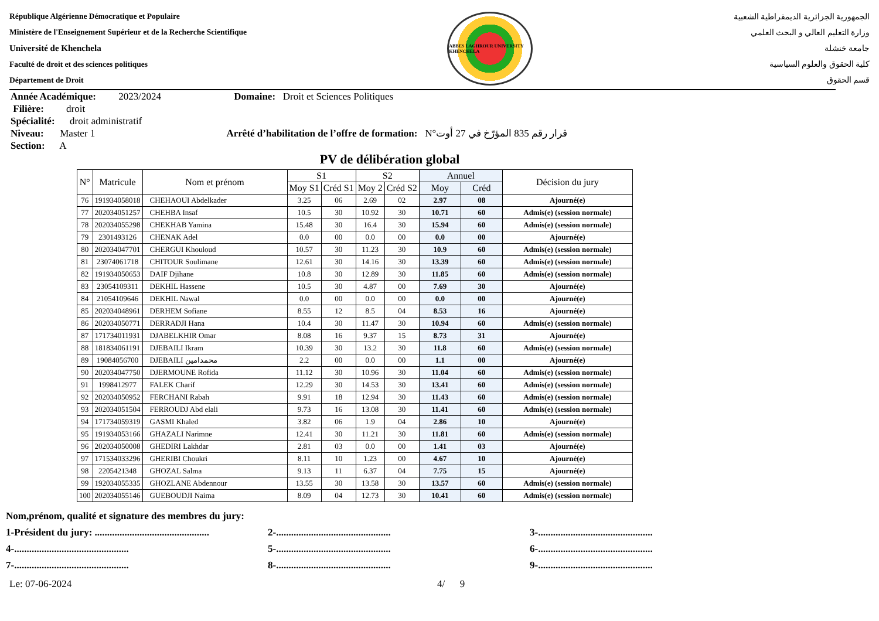République Algérienne Démocratique et Populaire
Ministère de l'Enseignement Supérieur et de la Recherche Scientifique
Université de Khenchela
Faculté de droit et des sciences politiques
Département de Droit
ABBES LAGHROUR UNIVERSITY KHENCHELA
الجمهورية الجزائرية الديمقراطية الشعبية
وزارة التعليم العالي و البحث العلمي
جامعة خنشلة
كلية الحقوق والعلوم السياسية
قسم الحقوق
Année Académique: 2023/2024 Domaine: Droit et Sciences Politiques
Filière: droit
Spécialité: droit administratif
Niveau: Master 1 Arrêté d’habilitation de l’offre de formation: N°قرار رقم 835 المؤرّخ في 27 أوت
Section: A
PV de délibération global
| N° | Matricule | Nom et prénom | S1 | | S2 | | Annuel | | Décision du jury |
| --- | --- | --- | --- | --- | --- | --- | --- | --- | --- |
| | | | Moy S1 | Créd S1 | Moy 2 | Créd S2 | Moy | Créd | |
| 76 | 191934058018 | CHEHAOUI Abdelkader | 3.25 | 06 | 2.69 | 02 | 2.97 | 08 | Ajourné(e) |
| 77 | 202034051257 | CHEHBA Insaf | 10.5 | 30 | 10.92 | 30 | 10.71 | 60 | Admis(e) (session normale) |
| 78 | 202034055298 | CHEKHAB Yamina | 15.48 | 30 | 16.4 | 30 | 15.94 | 60 | Admis(e) (session normale) |
| 79 | 2301493126 | CHENAK Adel | 0.0 | 00 | 0.0 | 00 | 0.0 | 00 | Ajourné(e) |
| 80 | 202034047701 | CHERGUI Khouloud | 10.57 | 30 | 11.23 | 30 | 10.9 | 60 | Admis(e) (session normale) |
| 81 | 23074061718 | CHITOUR Soulimane | 12.61 | 30 | 14.16 | 30 | 13.39 | 60 | Admis(e) (session normale) |
| 82 | 191934050653 | DAIF Djihane | 10.8 | 30 | 12.89 | 30 | 11.85 | 60 | Admis(e) (session normale) |
| 83 | 23054109311 | DEKHIL Hassene | 10.5 | 30 | 4.87 | 00 | 7.69 | 30 | Ajourné(e) |
| 84 | 21054109646 | DEKHIL Nawal | 0.0 | 00 | 0.0 | 00 | 0.0 | 00 | Ajourné(e) |
| 85 | 202034048961 | DERHEM Sofiane | 8.55 | 12 | 8.5 | 04 | 8.53 | 16 | Ajourné(e) |
| 86 | 202034050771 | DERRADJI Hana | 10.4 | 30 | 11.47 | 30 | 10.94 | 60 | Admis(e) (session normale) |
| 87 | 171734011931 | DJABELKHIR Omar | 8.08 | 16 | 9.37 | 15 | 8.73 | 31 | Ajourné(e) |
| 88 | 181834061191 | DJEBAILI Ikram | 10.39 | 30 | 13.2 | 30 | 11.8 | 60 | Admis(e) (session normale) |
| 89 | 19084056700 | DJEBAILI محمدامين | 2.2 | 00 | 0.0 | 00 | 1.1 | 00 | Ajourné(e) |
| 90 | 202034047750 | DJERMOUNE Rofida | 11.12 | 30 | 10.96 | 30 | 11.04 | 60 | Admis(e) (session normale) |
| 91 | 1998412977 | FALEK Charif | 12.29 | 30 | 14.53 | 30 | 13.41 | 60 | Admis(e) (session normale) |
| 92 | 202034050952 | FERCHANI Rabah | 9.91 | 18 | 12.94 | 30 | 11.43 | 60 | Admis(e) (session normale) |
| 93 | 202034051504 | FERROUDJ Abd elali | 9.73 | 16 | 13.08 | 30 | 11.41 | 60 | Admis(e) (session normale) |
| 94 | 171734059319 | GASMI Khaled | 3.82 | 06 | 1.9 | 04 | 2.86 | 10 | Ajourné(e) |
| 95 | 191934053166 | GHAZALI Narimne | 12.41 | 30 | 11.21 | 30 | 11.81 | 60 | Admis(e) (session normale) |
| 96 | 202034050008 | GHEDIRI Lakhdar | 2.81 | 03 | 0.0 | 00 | 1.41 | 03 | Ajourné(e) |
| 97 | 171534033296 | GHERIBI Choukri | 8.11 | 10 | 1.23 | 00 | 4.67 | 10 | Ajourné(e) |
| 98 | 2205421348 | GHOZAL Salma | 9.13 | 11 | 6.37 | 04 | 7.75 | 15 | Ajourné(e) |
| 99 | 192034055335 | GHOZLANE Abdennour | 13.55 | 30 | 13.58 | 30 | 13.57 | 60 | Admis(e) (session normale) |
| 100 | 202034055146 | GUEBOUDJI Naima | 8.09 | 04 | 12.73 | 30 | 10.41 | 60 | Admis(e) (session normale) |
Nom,prénom, qualité et signature des membres du jury:
1-Président du jury: .............................................. 2-.............................................. 3-..............................................
4-.............................................. 5-.............................................. 6-..............................................
7-.............................................. 8-.............................................. 9-..............................................
Le: 07-06-2024 4/ 9